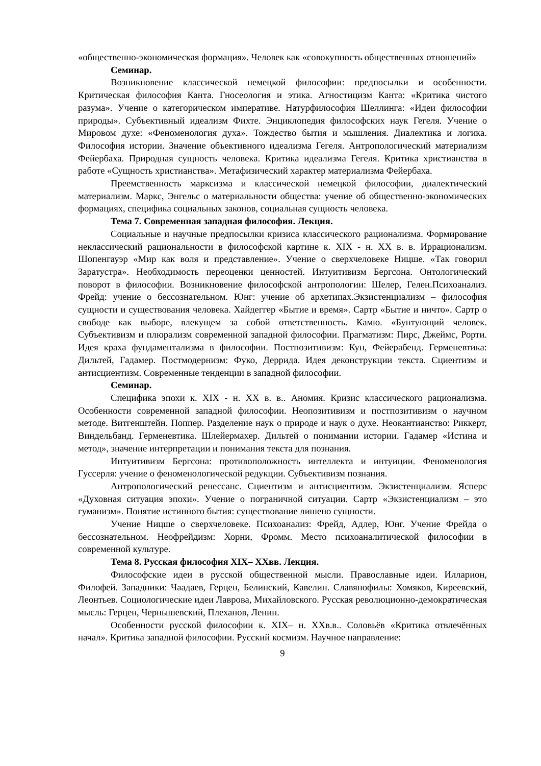«общественно-экономическая формация». Человек как «совокупность общественных отношений»
Семинар.
Возникновение классической немецкой философии: предпосылки и особенности. Критическая философия Канта. Гносеология и этика. Агностицизм Канта: «Критика чистого разума». Учение о категорическом императиве. Натурфилософия Шеллинга: «Идеи философии природы». Субъективный идеализм Фихте. Энциклопедия философских наук Гегеля. Учение о Мировом духе: «Феноменология духа». Тождество бытия и мышления. Диалектика и логика. Философия истории. Значение объективного идеализма Гегеля. Антропологический материализм Фейербаха. Природная сущность человека. Критика идеализма Гегеля. Критика христианства в работе «Сущность христианства». Метафизический характер материализма Фейербаха.
Преемственность марксизма и классической немецкой философии, диалектический материализм. Маркс, Энгельс о материальности общества: учение об общественно-экономических формациях, специфика социальных законов, социальная сущность человека.
Тема 7. Современная западная философия. Лекция.
Социальные и научные предпосылки кризиса классического рационализма. Формирование неклассический рациональности в философской картине к. XIX - н. XX в. в. Иррационализм. Шопенгауэр «Мир как воля и представление». Учение о сверхчеловеке Ницше. «Так говорил Заратустра». Необходимость переоценки ценностей. Интуитивизм Бергсона. Онтологический поворот в философии. Возникновение философской антропологии: Шелер, Гелен.Психоанализ. Фрейд: учение о бессознательном. Юнг: учение об архетипах.Экзистенциализм – философия сущности и существования человека. Хайдеггер «Бытие и время». Сартр «Бытие и ничто». Сартр о свободе как выборе, влекущем за собой ответственность. Камю. «Бунтующий человек. Субъективизм и плюрализм современной западной философии. Прагматизм: Пирс, Джеймс, Рорти. Идея краха фундаментализма в философии. Постпозитивизм: Кун, Фейерабенд. Герменевтика: Дильтей, Гадамер. Постмодернизм: Фуко, Деррида. Идея деконструкции текста. Сциентизм и антисциентизм. Современные тенденции в западной философии.
Семинар.
Специфика эпохи к. XIX - н. XX в. в.. Аномия. Кризис классического рационализма. Особенности современной западной философии. Неопозитивизм и постпозитивизм о научном методе. Витгенштейн. Поппер. Разделение наук о природе и наук о духе. Неокантианство: Риккерт, Виндельбанд. Герменевтика. Шлейермахер. Дильтей о понимании истории. Гадамер «Истина и метод», значение интерпретации и понимания текста для познания.
Интуитивизм Бергсона: противоположность интеллекта и интуиции. Феноменология Гуссерля: учение о феноменологической редукции. Субъективизм познания.
Антропологический ренессанс. Сциентизм и антисциентизм. Экзистенциализм. Ясперс «Духовная ситуация эпохи». Учение о пограничной ситуации. Сартр «Экзистенциализм – это гуманизм». Понятие истинного бытия: существование лишено сущности.
Учение Ницше о сверхчеловеке. Психоанализ: Фрейд, Адлер, Юнг. Учение Фрейда о бессознательном. Неофрейдизм: Хорни, Фромм. Место психоаналитической философии в современной культуре.
Тема 8. Русская философия XIX– XXвв. Лекция.
Философские идеи в русской общественной мысли. Православные идеи. Илларион, Филофей. Западники: Чаадаев, Герцен, Белинский, Кавелин. Славянофилы: Хомяков, Киреевский, Леонтьев. Социологические идеи Лаврова, Михайловского. Русская революционно-демократическая мысль: Герцен, Чернышевский, Плеханов, Ленин.
Особенности русской философии к. XIX– н. XXв.в.. Соловьёв «Критика отвлечённых начал». Критика западной философии. Русский космизм. Научное направление:
9